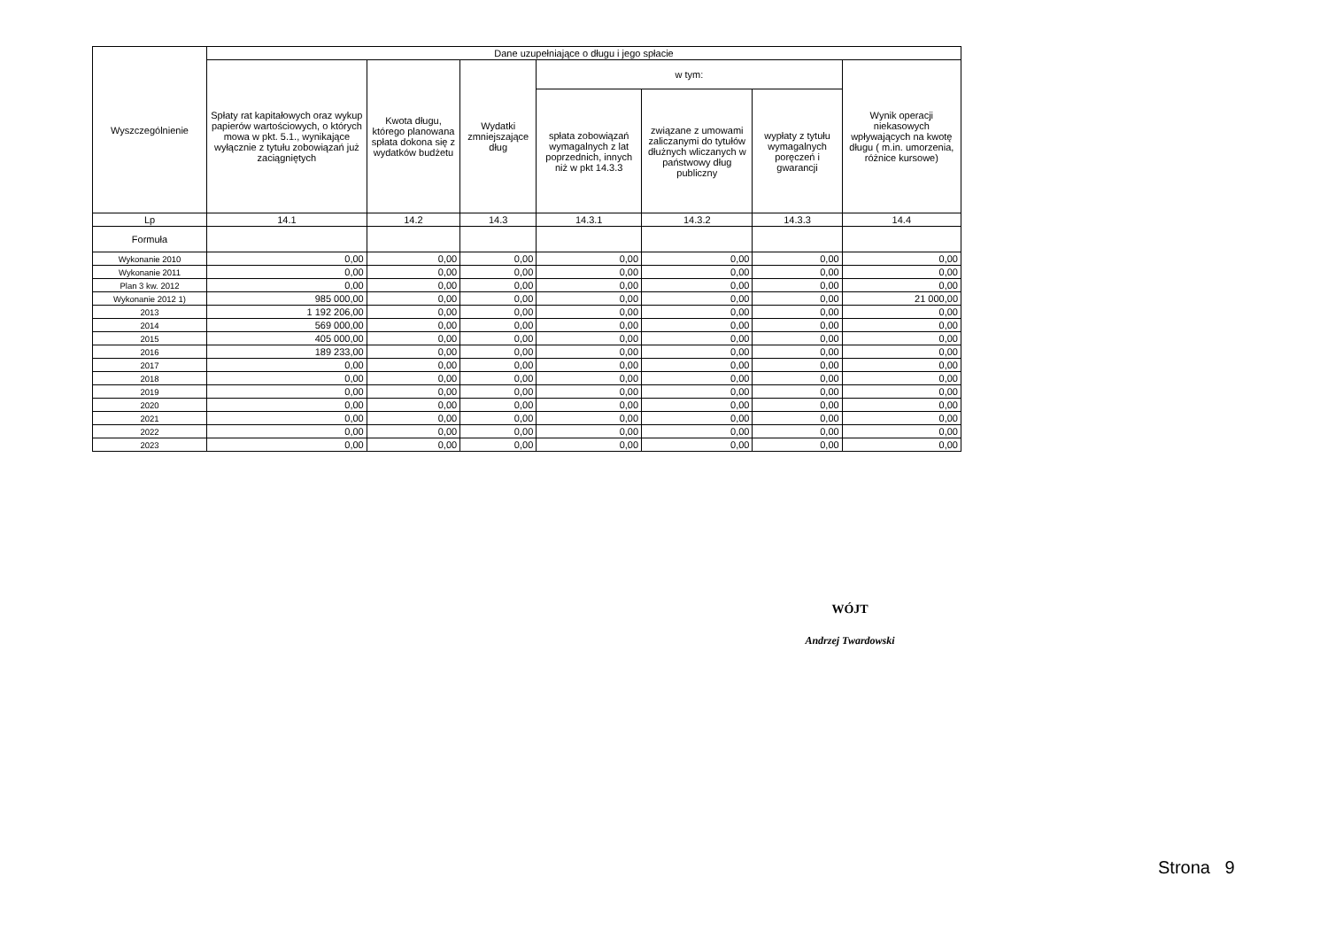| Wyszczególnienie | Dane uzupełniające o długu i jego spłacie | | | | | | |
| --- | --- | --- | --- | --- | --- | --- | --- |
| | Spłaty rat kapitałowych oraz wykup papierów wartościowych, o których mowa w pkt. 5.1., wynikające wyłącznie z tytułu zobowiązań już zaciągniętych | Kwota długu, którego planowana spłata dokona się z wydatków budżetu | Wydatki zmniejszające dług | w tym: | | | Wynik operacji niekasowych wpływających na kwotę długu ( m.in. umorzenia, różnice kursowe) |
| | | | | spłata zobowiązań wymagalnych z lat poprzednich, innych niż w pkt 14.3.3 | związane z umowami zaliczanymi do tytułów dłużnych wliczanych w państwowy dług publiczny | wypłaty z tytułu wymagalnych poręczeń i gwarancji | |
| Lp | 14.1 | 14.2 | 14.3 | 14.3.1 | 14.3.2 | 14.3.3 | 14.4 |
| Formuła | | | | | | | |
| Wykonanie 2010 | 0,00 | 0,00 | 0,00 | 0,00 | 0,00 | 0,00 | 0,00 |
| Wykonanie 2011 | 0,00 | 0,00 | 0,00 | 0,00 | 0,00 | 0,00 | 0,00 |
| Plan 3 kw. 2012 | 0,00 | 0,00 | 0,00 | 0,00 | 0,00 | 0,00 | 0,00 |
| Wykonanie 2012 1) | 985 000,00 | 0,00 | 0,00 | 0,00 | 0,00 | 0,00 | 21 000,00 |
| 2013 | 1 192 206,00 | 0,00 | 0,00 | 0,00 | 0,00 | 0,00 | 0,00 |
| 2014 | 569 000,00 | 0,00 | 0,00 | 0,00 | 0,00 | 0,00 | 0,00 |
| 2015 | 405 000,00 | 0,00 | 0,00 | 0,00 | 0,00 | 0,00 | 0,00 |
| 2016 | 189 233,00 | 0,00 | 0,00 | 0,00 | 0,00 | 0,00 | 0,00 |
| 2017 | 0,00 | 0,00 | 0,00 | 0,00 | 0,00 | 0,00 | 0,00 |
| 2018 | 0,00 | 0,00 | 0,00 | 0,00 | 0,00 | 0,00 | 0,00 |
| 2019 | 0,00 | 0,00 | 0,00 | 0,00 | 0,00 | 0,00 | 0,00 |
| 2020 | 0,00 | 0,00 | 0,00 | 0,00 | 0,00 | 0,00 | 0,00 |
| 2021 | 0,00 | 0,00 | 0,00 | 0,00 | 0,00 | 0,00 | 0,00 |
| 2022 | 0,00 | 0,00 | 0,00 | 0,00 | 0,00 | 0,00 | 0,00 |
| 2023 | 0,00 | 0,00 | 0,00 | 0,00 | 0,00 | 0,00 | 0,00 |
WÓJT
Andrzej Twardowski
Strona 9